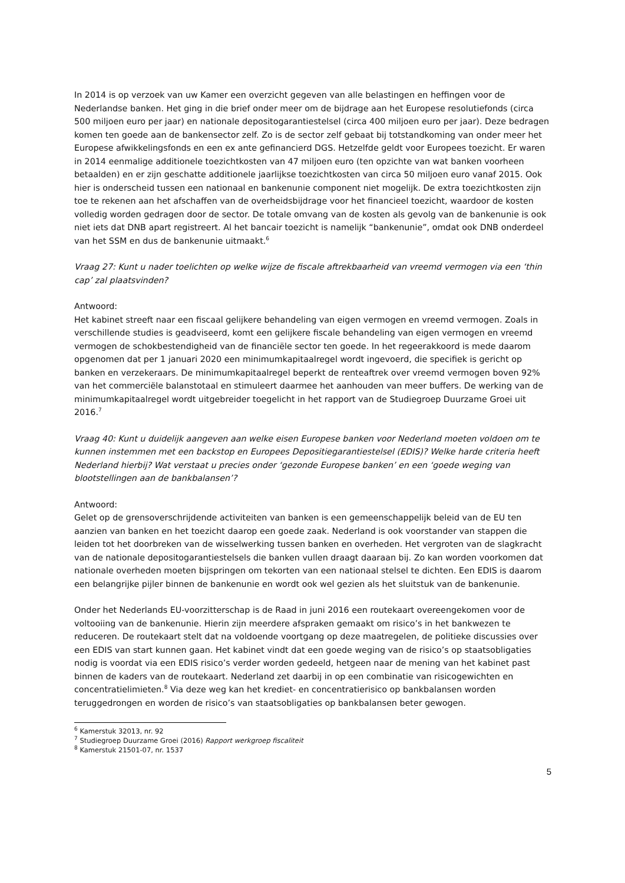In 2014 is op verzoek van uw Kamer een overzicht gegeven van alle belastingen en heffingen voor de Nederlandse banken. Het ging in die brief onder meer om de bijdrage aan het Europese resolutiefonds (circa 500 miljoen euro per jaar) en nationale depositogarantiestelsel (circa 400 miljoen euro per jaar). Deze bedragen komen ten goede aan de bankensector zelf. Zo is de sector zelf gebaat bij totstandkoming van onder meer het Europese afwikkelingsfonds en een ex ante gefinancierd DGS. Hetzelfde geldt voor Europees toezicht. Er waren in 2014 eenmalige additionele toezichtkosten van 47 miljoen euro (ten opzichte van wat banken voorheen betaalden) en er zijn geschatte additionele jaarlijkse toezichtkosten van circa 50 miljoen euro vanaf 2015. Ook hier is onderscheid tussen een nationaal en bankenunie component niet mogelijk. De extra toezichtkosten zijn toe te rekenen aan het afschaffen van de overheidsbijdrage voor het financieel toezicht, waardoor de kosten volledig worden gedragen door de sector. De totale omvang van de kosten als gevolg van de bankenunie is ook niet iets dat DNB apart registreert. Al het bancair toezicht is namelijk “bankenunie”, omdat ook DNB onderdeel van het SSM en dus de bankenunie uitmaakt.<sup>6</sup>
Vraag 27: Kunt u nader toelichten op welke wijze de fiscale aftrekbaarheid van vreemd vermogen via een ‘thin cap’ zal plaatsvinden?
Antwoord:
Het kabinet streeft naar een fiscaal gelijkere behandeling van eigen vermogen en vreemd vermogen. Zoals in verschillende studies is geadviseerd, komt een gelijkere fiscale behandeling van eigen vermogen en vreemd vermogen de schokbestendigheid van de financiële sector ten goede. In het regeerakkoord is mede daarom opgenomen dat per 1 januari 2020 een minimumkapitaalregel wordt ingevoerd, die specifiek is gericht op banken en verzekeraars. De minimumkapitaalregel beperkt de renteaftrek over vreemd vermogen boven 92% van het commerciële balanstotaal en stimuleert daarmee het aanhouden van meer buffers. De werking van de minimumkapitaalregel wordt uitgebreider toegelicht in het rapport van de Studiegroep Duurzame Groei uit 2016.<sup>7</sup>
Vraag 40: Kunt u duidelijk aangeven aan welke eisen Europese banken voor Nederland moeten voldoen om te kunnen instemmen met een backstop en Europees Depositiegarantiestelsel (EDIS)? Welke harde criteria heeft Nederland hierbij? Wat verstaat u precies onder ‘gezonde Europese banken’ en een ‘goede weging van blootstellingen aan de bankbalansen’?
Antwoord:
Gelet op de grensoverschrijdende activiteiten van banken is een gemeenschappelijk beleid van de EU ten aanzien van banken en het toezicht daarop een goede zaak. Nederland is ook voorstander van stappen die leiden tot het doorbreken van de wisselwerking tussen banken en overheden. Het vergroten van de slagkracht van de nationale depositogarantiestelsels die banken vullen draagt daaraan bij. Zo kan worden voorkomen dat nationale overheden moeten bijspringen om tekorten van een nationaal stelsel te dichten. Een EDIS is daarom een belangrijke pijler binnen de bankenunie en wordt ook wel gezien als het sluitstuk van de bankenunie.
Onder het Nederlands EU-voorzitterschap is de Raad in juni 2016 een routekaart overeengekomen voor de voltooiing van de bankenunie. Hierin zijn meerdere afspraken gemaakt om risico’s in het bankwezen te reduceren. De routekaart stelt dat na voldoende voortgang op deze maatregelen, de politieke discussies over een EDIS van start kunnen gaan. Het kabinet vindt dat een goede weging van de risico’s op staatsobligaties nodig is voordat via een EDIS risico’s verder worden gedeeld, hetgeen naar de mening van het kabinet past binnen de kaders van de routekaart. Nederland zet daarbij in op een combinatie van risicogewichten en concentratielimieten.<sup>8</sup> Via deze weg kan het krediet- en concentratierisico op bankbalansen worden teruggedrongen en worden de risico’s van staatsobligaties op bankbalansen beter gewogen.
<sup>6</sup> Kamerstuk 32013, nr. 92
<sup>7</sup> Studiegroep Duurzame Groei (2016) Rapport werkgroep fiscaliteit
<sup>8</sup> Kamerstuk 21501-07, nr. 1537
5